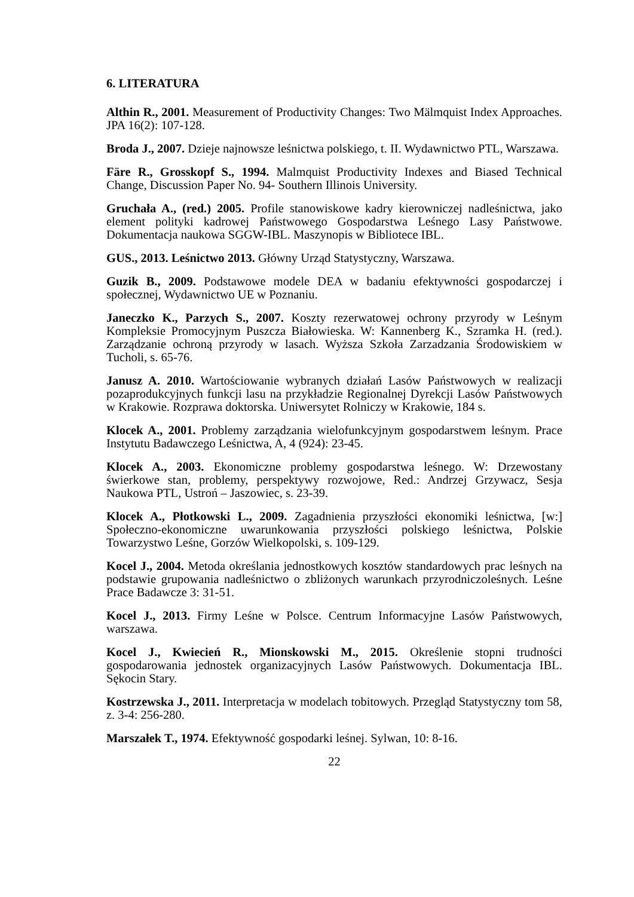6. LITERATURA
Althin R., 2001. Measurement of Productivity Changes: Two Mälmquist Index Approaches. JPA 16(2): 107-128.
Broda J., 2007. Dzieje najnowsze leśnictwa polskiego, t. II. Wydawnictwo PTL, Warszawa.
Färe R., Grosskopf S., 1994. Malmquist Productivity Indexes and Biased Technical Change, Discussion Paper No. 94- Southern Illinois University.
Gruchała A., (red.) 2005. Profile stanowiskowe kadry kierowniczej nadleśnictwa, jako element polityki kadrowej Państwowego Gospodarstwa Leśnego Lasy Państwowe. Dokumentacja naukowa SGGW-IBL. Maszynopis w Bibliotece IBL.
GUS., 2013. Leśnictwo 2013. Główny Urząd Statystyczny, Warszawa.
Guzik B., 2009. Podstawowe modele DEA w badaniu efektywności gospodarczej i społecznej, Wydawnictwo UE w Poznaniu.
Janeczko K., Parzych S., 2007. Koszty rezerwatowej ochrony przyrody w Leśnym Kompleksie Promocyjnym Puszcza Białowieska. W: Kannenberg K., Szramka H. (red.). Zarządzanie ochroną przyrody w lasach. Wyższa Szkoła Zarzadzania Środowiskiem w Tucholi, s. 65-76.
Janusz A. 2010. Wartościowanie wybranych działań Lasów Państwowych w realizacji pozaprodukcyjnych funkcji lasu na przykładzie Regionalnej Dyrekcji Lasów Państwowych w Krakowie. Rozprawa doktorska. Uniwersytet Rolniczy w Krakowie, 184 s.
Klocek A., 2001. Problemy zarządzania wielofunkcyjnym gospodarstwem leśnym. Prace Instytutu Badawczego Leśnictwa, A, 4 (924): 23-45.
Klocek A., 2003. Ekonomiczne problemy gospodarstwa leśnego. W: Drzewostany świerkowe stan, problemy, perspektywy rozwojowe, Red.: Andrzej Grzywacz, Sesja Naukowa PTL, Ustroń – Jaszowiec, s. 23-39.
Klocek A., Płotkowski L., 2009. Zagadnienia przyszłości ekonomiki leśnictwa, [w:] Społeczno-ekonomiczne uwarunkowania przyszłości polskiego leśnictwa, Polskie Towarzystwo Leśne, Gorzów Wielkopolski, s. 109-129.
Kocel J., 2004. Metoda określania jednostkowych kosztów standardowych prac leśnych na podstawie grupowania nadleśnictwo o zbliżonych warunkach przyrodniczoleśnych. Leśne Prace Badawcze 3: 31-51.
Kocel J., 2013. Firmy Leśne w Polsce. Centrum Informacyjne Lasów Państwowych, warszawa.
Kocel J., Kwiecień R., Mionskowski M., 2015. Określenie stopni trudności gospodarowania jednostek organizacyjnych Lasów Państwowych. Dokumentacja IBL. Sękocin Stary.
Kostrzewska J., 2011. Interpretacja w modelach tobitowych. Przegląd Statystyczny tom 58, z. 3-4: 256-280.
Marszałek T., 1974. Efektywność gospodarki leśnej. Sylwan, 10: 8-16.
22